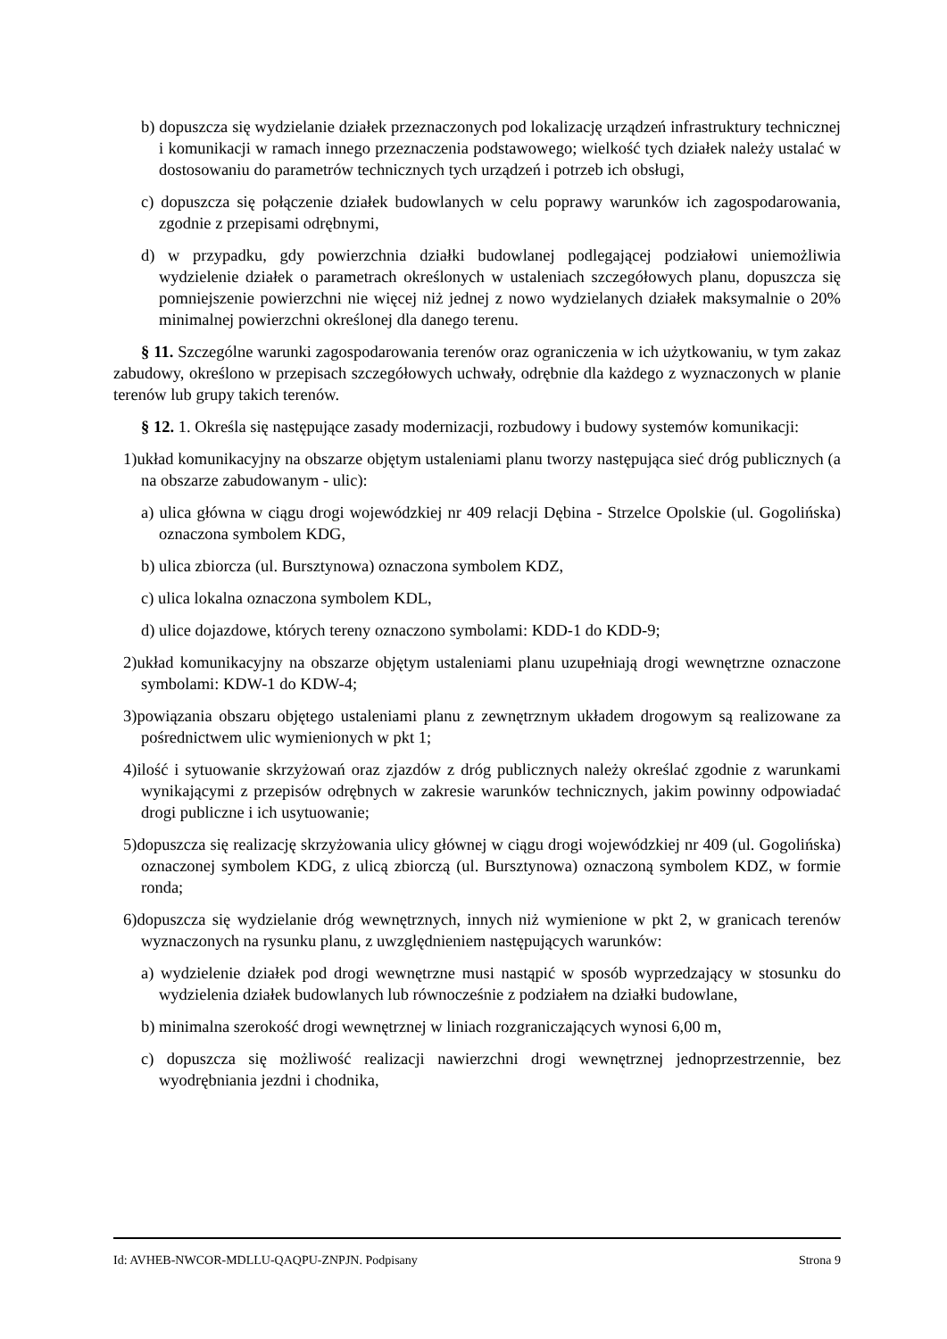b) dopuszcza się wydzielanie działek przeznaczonych pod lokalizację urządzeń infrastruktury technicznej i komunikacji w ramach innego przeznaczenia podstawowego; wielkość tych działek należy ustalać w dostosowaniu do parametrów technicznych tych urządzeń i potrzeb ich obsługi,
c) dopuszcza się połączenie działek budowlanych w celu poprawy warunków ich zagospodarowania, zgodnie z przepisami odrębnymi,
d) w przypadku, gdy powierzchnia działki budowlanej podlegającej podziałowi uniemożliwia wydzielenie działek o parametrach określonych w ustaleniach szczegółowych planu, dopuszcza się pomniejszenie powierzchni nie więcej niż jednej z nowo wydzielanych działek maksymalnie o 20% minimalnej powierzchni określonej dla danego terenu.
§ 11. Szczególne warunki zagospodarowania terenów oraz ograniczenia w ich użytkowaniu, w tym zakaz zabudowy, określono w przepisach szczegółowych uchwały, odrębnie dla każdego z wyznaczonych w planie terenów lub grupy takich terenów.
§ 12. 1. Określa się następujące zasady modernizacji, rozbudowy i budowy systemów komunikacji:
1)układ komunikacyjny na obszarze objętym ustaleniami planu tworzy następująca sieć dróg publicznych (a na obszarze zabudowanym - ulic):
a) ulica główna w ciągu drogi wojewódzkiej nr 409 relacji Dębina - Strzelce Opolskie (ul. Gogolińska) oznaczona symbolem KDG,
b) ulica zbiorcza (ul. Bursztynowa) oznaczona symbolem KDZ,
c) ulica lokalna oznaczona symbolem KDL,
d) ulice dojazdowe, których tereny oznaczono symbolami: KDD-1 do KDD-9;
2)układ komunikacyjny na obszarze objętym ustaleniami planu uzupełniają drogi wewnętrzne oznaczone symbolami: KDW-1 do KDW-4;
3)powiązania obszaru objętego ustaleniami planu z zewnętrznym układem drogowym są realizowane za pośrednictwem ulic wymienionych w pkt 1;
4)ilość i sytuowanie skrzyżowań oraz zjazdów z dróg publicznych należy określać zgodnie z warunkami wynikającymi z przepisów odrębnych w zakresie warunków technicznych, jakim powinny odpowiadać drogi publiczne i ich usytuowanie;
5)dopuszcza się realizację skrzyżowania ulicy głównej w ciągu drogi wojewódzkiej nr 409 (ul. Gogolińska) oznaczonej symbolem KDG, z ulicą zbiorczą (ul. Bursztynowa) oznaczoną symbolem KDZ, w formie ronda;
6)dopuszcza się wydzielanie dróg wewnętrznych, innych niż wymienione w pkt 2, w granicach terenów wyznaczonych na rysunku planu, z uwzględnieniem następujących warunków:
a) wydzielenie działek pod drogi wewnętrzne musi nastąpić w sposób wyprzedzający w stosunku do wydzielenia działek budowlanych lub równocześnie z podziałem na działki budowlane,
b) minimalna szerokość drogi wewnętrznej w liniach rozgraniczających wynosi 6,00 m,
c) dopuszcza się możliwość realizacji nawierzchni drogi wewnętrznej jednoprzestrzennie, bez wyodrębniania jezdni i chodnika,
Id: AVHEB-NWCOR-MDLLU-QAQPU-ZNPJN. Podpisany Strona 9